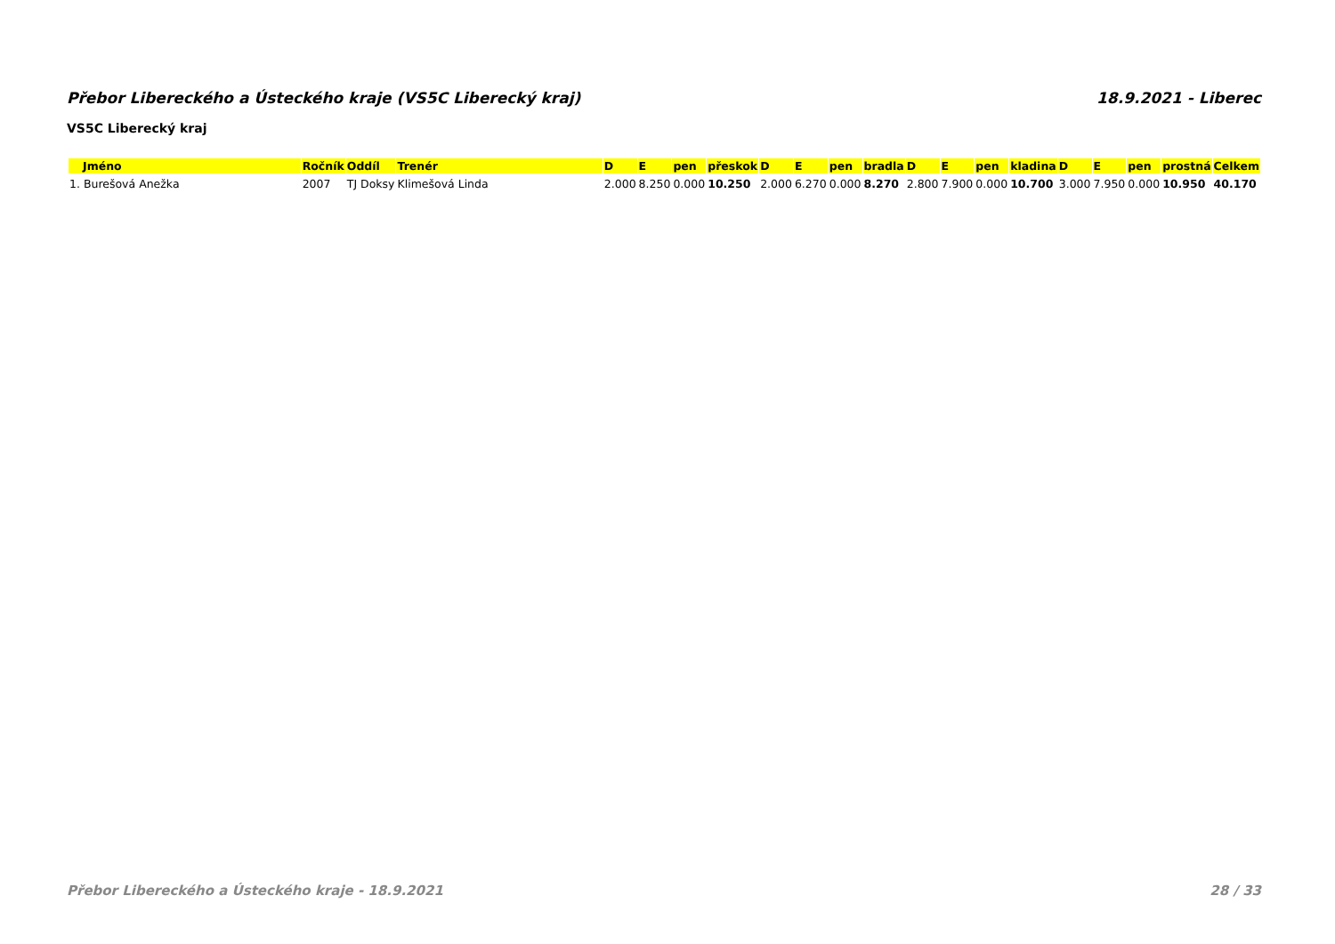Přebor Libereckého a Ústeckého kraje (VS5C Liberecký kraj) 18.9.2021 - Liberec
VS5C Liberecký kraj
| Jméno | Ročník | Oddíl | Trenér | D | E | pen | přeskok | D | E | pen | bradla | D | E | pen | kladina | D | E | pen | prostná | Celkem |
| --- | --- | --- | --- | --- | --- | --- | --- | --- | --- | --- | --- | --- | --- | --- | --- | --- | --- | --- | --- | --- |
| 1. Burešová Anežka | 2007 | TJ Doksy | Klimešová Linda | 2.000 | 8.250 | 0.000 | 10.250 | 2.000 | 6.270 | 0.000 | 8.270 | 2.800 | 7.900 | 0.000 | 10.700 | 3.000 | 7.950 | 0.000 | 10.950 | 40.170 |
Přebor Libereckého a Ústeckého kraje - 18.9.2021 28 / 33